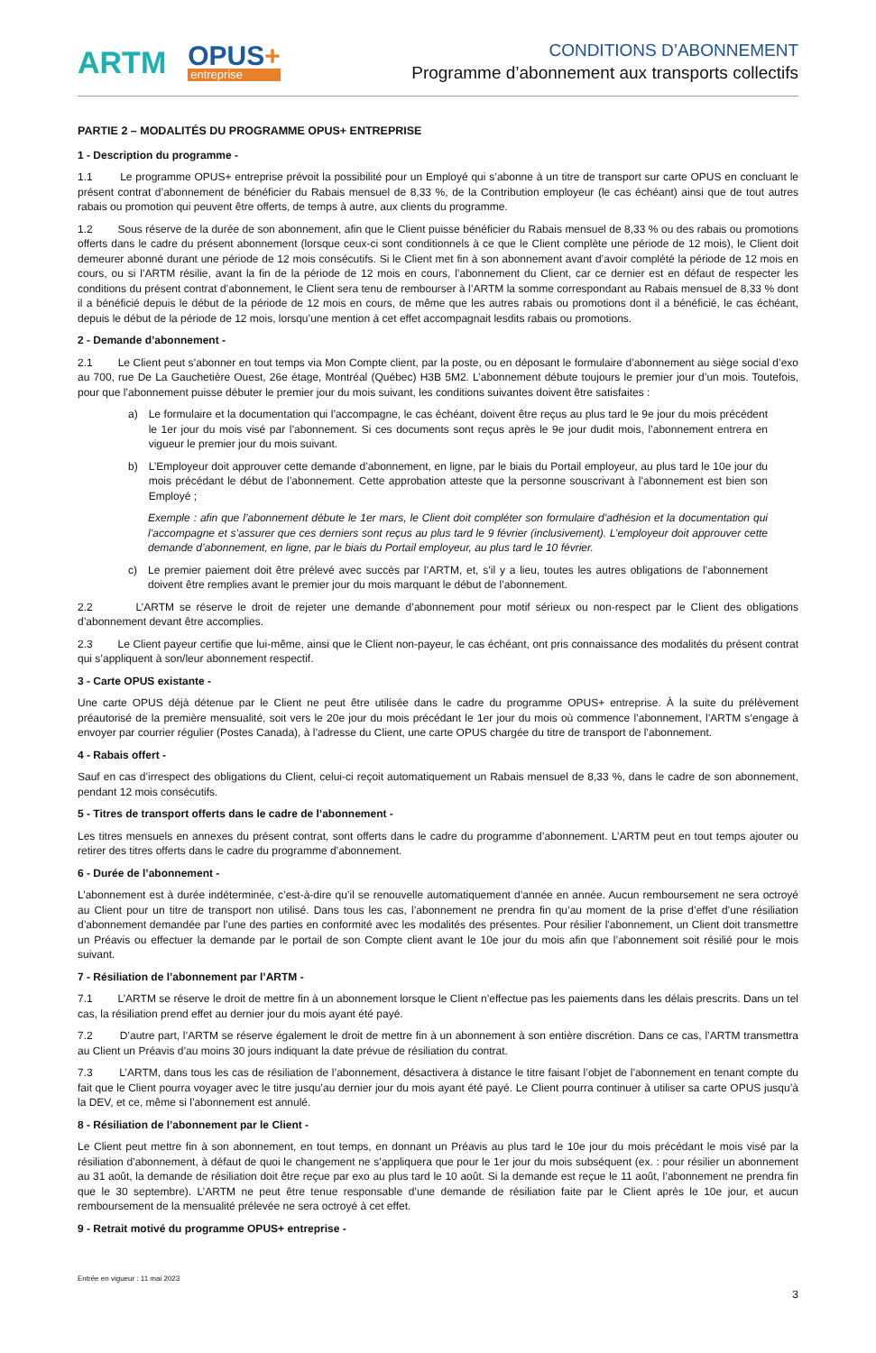ARTM
OPUS+
entreprise
CONDITIONS D’ABONNEMENT
Programme d’abonnement aux transports collectifs
PARTIE 2 – MODALITÉS DU PROGRAMME OPUS+ ENTREPRISE
1 - Description du programme -
1.1 Le programme OPUS+ entreprise prévoit la possibilité pour un Employé qui s’abonne à un titre de transport sur carte OPUS en concluant le présent contrat d’abonnement de bénéficier du Rabais mensuel de 8,33 %, de la Contribution employeur (le cas échéant) ainsi que de tout autres rabais ou promotion qui peuvent être offerts, de temps à autre, aux clients du programme.
1.2 Sous réserve de la durée de son abonnement, afin que le Client puisse bénéficier du Rabais mensuel de 8,33 % ou des rabais ou promotions offerts dans le cadre du présent abonnement (lorsque ceux-ci sont conditionnels à ce que le Client complète une période de 12 mois), le Client doit demeurer abonné durant une période de 12 mois consécutifs. Si le Client met fin à son abonnement avant d’avoir complété la période de 12 mois en cours, ou si l’ARTM résilie, avant la fin de la période de 12 mois en cours, l’abonnement du Client, car ce dernier est en défaut de respecter les conditions du présent contrat d’abonnement, le Client sera tenu de rembourser à l’ARTM la somme correspondant au Rabais mensuel de 8,33 % dont il a bénéficié depuis le début de la période de 12 mois en cours, de même que les autres rabais ou promotions dont il a bénéficié, le cas échéant, depuis le début de la période de 12 mois, lorsqu’une mention à cet effet accompagnait lesdits rabais ou promotions.
2 - Demande d’abonnement -
2.1 Le Client peut s’abonner en tout temps via Mon Compte client, par la poste, ou en déposant le formulaire d’abonnement au siège social d’exo au 700, rue De La Gauchetière Ouest, 26e étage, Montréal (Québec) H3B 5M2. L’abonnement débute toujours le premier jour d’un mois. Toutefois, pour que l’abonnement puisse débuter le premier jour du mois suivant, les conditions suivantes doivent être satisfaites :
a) Le formulaire et la documentation qui l’accompagne, le cas échéant, doivent être reçus au plus tard le 9e jour du mois précédent le 1er jour du mois visé par l’abonnement. Si ces documents sont reçus après le 9e jour dudit mois, l’abonnement entrera en vigueur le premier jour du mois suivant.
b) L’Employeur doit approuver cette demande d’abonnement, en ligne, par le biais du Portail employeur, au plus tard le 10e jour du mois précédant le début de l’abonnement. Cette approbation atteste que la personne souscrivant à l’abonnement est bien son Employé ;
Exemple : afin que l’abonnement débute le 1er mars, le Client doit compléter son formulaire d’adhésion et la documentation qui l’accompagne et s’assurer que ces derniers sont reçus au plus tard le 9 février (inclusivement). L’employeur doit approuver cette demande d’abonnement, en ligne, par le biais du Portail employeur, au plus tard le 10 février.
c) Le premier paiement doit être prélevé avec succès par l’ARTM, et, s’il y a lieu, toutes les autres obligations de l’abonnement doivent être remplies avant le premier jour du mois marquant le début de l’abonnement.
2.2 L’ARTM se réserve le droit de rejeter une demande d’abonnement pour motif sérieux ou non-respect par le Client des obligations d’abonnement devant être accomplies.
2.3 Le Client payeur certifie que lui-même, ainsi que le Client non-payeur, le cas échéant, ont pris connaissance des modalités du présent contrat qui s’appliquent à son/leur abonnement respectif.
3 - Carte OPUS existante -
Une carte OPUS déjà détenue par le Client ne peut être utilisée dans le cadre du programme OPUS+ entreprise. À la suite du prélèvement préautorisé de la première mensualité, soit vers le 20e jour du mois précédant le 1er jour du mois où commence l’abonnement, l’ARTM s’engage à envoyer par courrier régulier (Postes Canada), à l’adresse du Client, une carte OPUS chargée du titre de transport de l’abonnement.
4 - Rabais offert -
Sauf en cas d’irrespect des obligations du Client, celui-ci reçoit automatiquement un Rabais mensuel de 8,33 %, dans le cadre de son abonnement, pendant 12 mois consécutifs.
5 - Titres de transport offerts dans le cadre de l’abonnement -
Les titres mensuels en annexes du présent contrat, sont offerts dans le cadre du programme d’abonnement. L’ARTM peut en tout temps ajouter ou retirer des titres offerts dans le cadre du programme d’abonnement.
6 - Durée de l’abonnement -
L’abonnement est à durée indéterminée, c’est-à-dire qu’il se renouvelle automatiquement d’année en année. Aucun remboursement ne sera octroyé au Client pour un titre de transport non utilisé. Dans tous les cas, l’abonnement ne prendra fin qu’au moment de la prise d’effet d’une résiliation d’abonnement demandée par l’une des parties en conformité avec les modalités des présentes. Pour résilier l'abonnement, un Client doit transmettre un Préavis ou effectuer la demande par le portail de son Compte client avant le 10e jour du mois afin que l’abonnement soit résilié pour le mois suivant.
7 - Résiliation de l’abonnement par l’ARTM -
7.1 L’ARTM se réserve le droit de mettre fin à un abonnement lorsque le Client n’effectue pas les paiements dans les délais prescrits. Dans un tel cas, la résiliation prend effet au dernier jour du mois ayant été payé.
7.2 D’autre part, l’ARTM se réserve également le droit de mettre fin à un abonnement à son entière discrétion. Dans ce cas, l’ARTM transmettra au Client un Préavis d’au moins 30 jours indiquant la date prévue de résiliation du contrat.
7.3 L’ARTM, dans tous les cas de résiliation de l’abonnement, désactivera à distance le titre faisant l’objet de l’abonnement en tenant compte du fait que le Client pourra voyager avec le titre jusqu’au dernier jour du mois ayant été payé. Le Client pourra continuer à utiliser sa carte OPUS jusqu’à la DEV, et ce, même si l’abonnement est annulé.
8 - Résiliation de l’abonnement par le Client -
Le Client peut mettre fin à son abonnement, en tout temps, en donnant un Préavis au plus tard le 10e jour du mois précédant le mois visé par la résiliation d’abonnement, à défaut de quoi le changement ne s’appliquera que pour le 1er jour du mois subséquent (ex. : pour résilier un abonnement au 31 août, la demande de résiliation doit être reçue par exo au plus tard le 10 août. Si la demande est reçue le 11 août, l’abonnement ne prendra fin que le 30 septembre). L’ARTM ne peut être tenue responsable d’une demande de résiliation faite par le Client après le 10e jour, et aucun remboursement de la mensualité prélevée ne sera octroyé à cet effet.
9 - Retrait motivé du programme OPUS+ entreprise -
Entrée en vigueur : 11 mai 2023
3